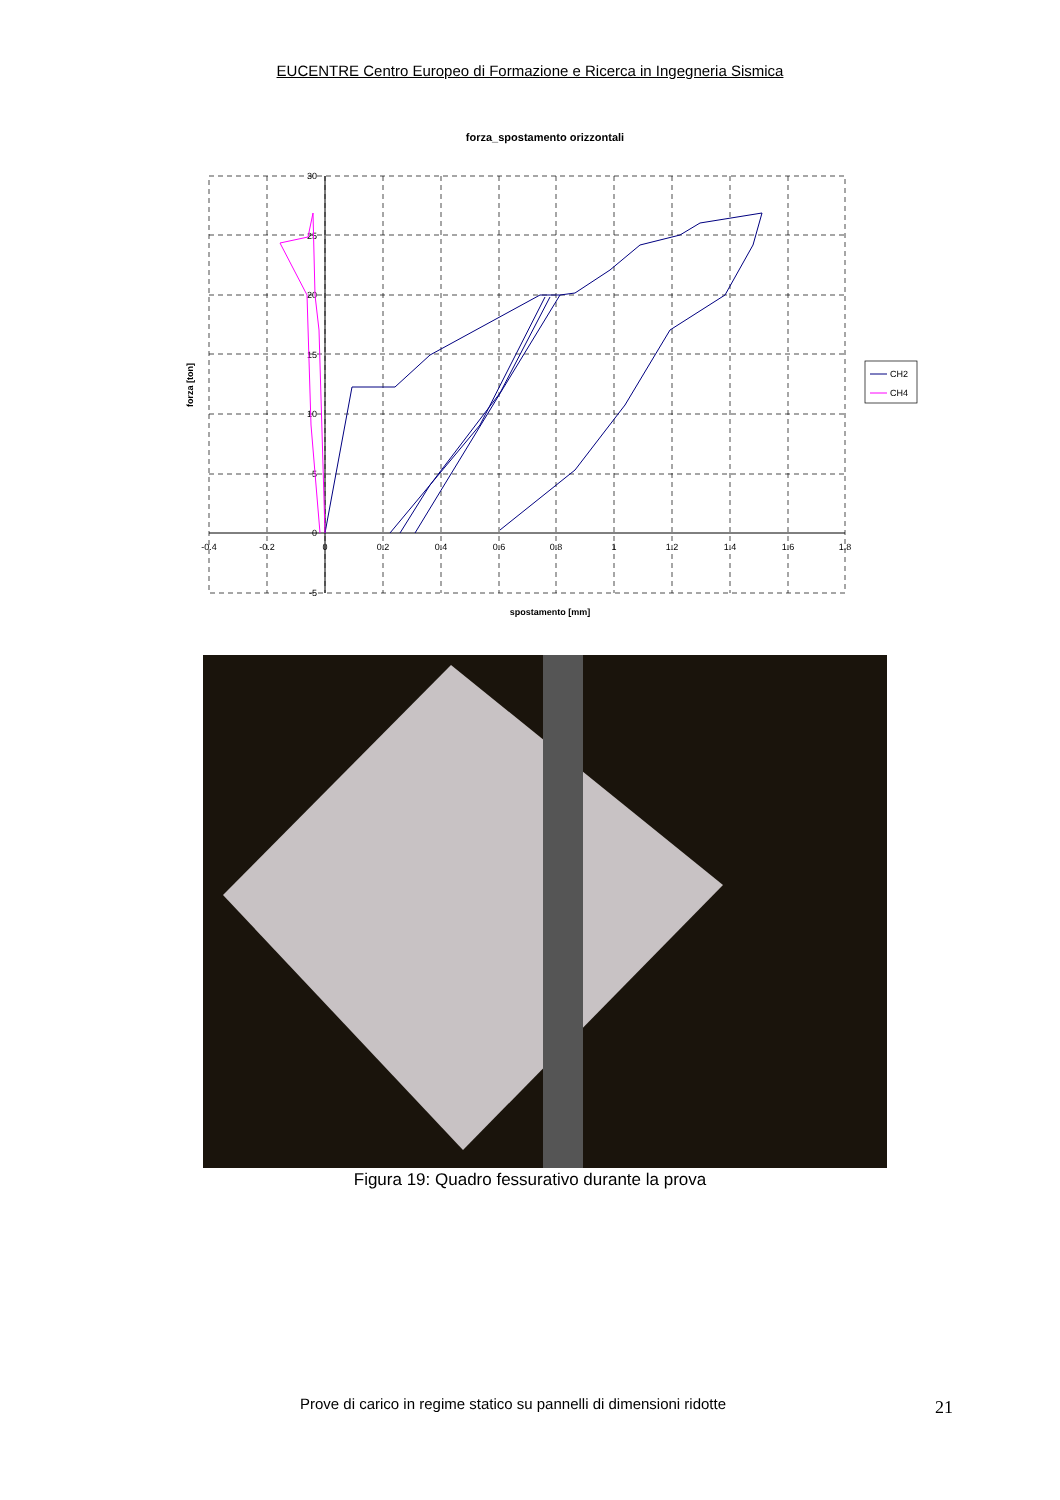EUCENTRE Centro Europeo di Formazione e Ricerca in Ingegneria Sismica
forza_spostamento orizzontali
-0.4
-0.2
0
0.2
0.4
0.6
0.8
1
1.2
1.4
1.6
1.8
30
25
20
15
10
5
0
-5
spostamento [mm]
forza [ton]
CH2
CH4
Figura 19: Quadro fessurativo durante la prova
Prove di carico in regime statico su pannelli di dimensioni ridotte
21